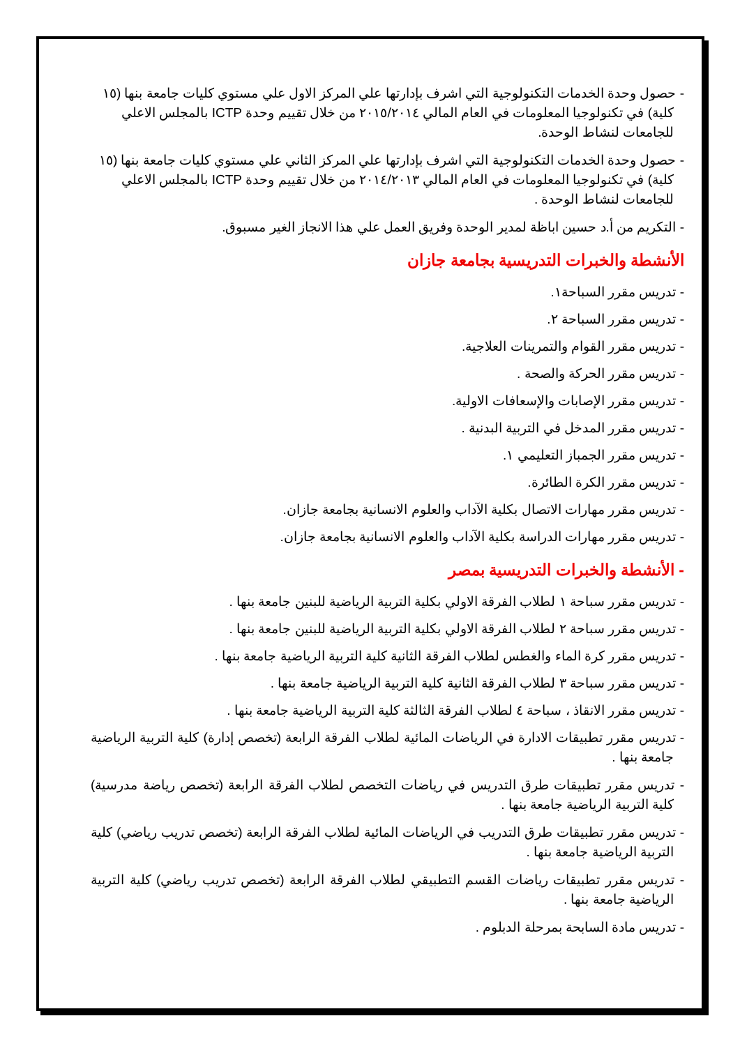- حصول وحدة الخدمات التكنولوجية التي اشرف بإدارتها علي المركز الاول علي مستوي كليات جامعة بنها (١٥ كلية) في تكنولوجيا المعلومات في العام المالي ٢٠١٥/٢٠١٤ من خلال تقييم وحدة ICTP بالمجلس الاعلي للجامعات لنشاط الوحدة.
- حصول وحدة الخدمات التكنولوجية التي اشرف بإدارتها علي المركز الثاني علي مستوي كليات جامعة بنها (١٥ كلية) في تكنولوجيا المعلومات في العام المالي ٢٠١٤/٢٠١٣ من خلال تقييم وحدة ICTP بالمجلس الاعلي للجامعات لنشاط الوحدة .
- التكريم من أ.د حسين اباظة لمدير الوحدة وفريق العمل علي هذا الانجاز الغير مسبوق.
الأنشطة والخبرات التدريسية بجامعة جازان
- تدريس مقرر السباحة١.
- تدريس مقرر السباحة ٢.
- تدريس مقرر القوام والتمرينات العلاجية.
- تدريس مقرر الحركة والصحة .
- تدريس مقرر الإصابات والإسعافات الاولية.
- تدريس مقرر المدخل في التربية البدنية .
- تدريس مقرر الجمباز التعليمي ١.
- تدريس مقرر الكرة الطائرة.
- تدريس مقرر مهارات الاتصال بكلية الآداب والعلوم الانسانية بجامعة جازان.
- تدريس مقرر مهارات الدراسة بكلية الآداب والعلوم الانسانية بجامعة جازان.
- الأنشطة والخبرات التدريسية بمصر
- تدريس مقرر سباحة ١ لطلاب الفرقة الاولي بكلية التربية الرياضية للبنين جامعة بنها .
- تدريس مقرر سباحة ٢ لطلاب الفرقة الاولي بكلية التربية الرياضية للبنين جامعة بنها .
- تدريس مقرر كرة الماء والغطس لطلاب الفرقة الثانية كلية التربية الرياضية جامعة بنها .
- تدريس مقرر سباحة ٣ لطلاب الفرقة الثانية كلية التربية الرياضية جامعة بنها .
- تدريس مقرر الانقاذ ، سباحة ٤ لطلاب الفرقة الثالثة كلية التربية الرياضية جامعة بنها .
- تدريس مقرر تطبيقات الادارة في الرياضات المائية لطلاب الفرقة الرابعة (تخصص إدارة) كلية التربية الرياضية جامعة بنها .
- تدريس مقرر تطبيقات طرق التدريس في رياضات التخصص لطلاب الفرقة الرابعة (تخصص رياضة مدرسية) كلية التربية الرياضية جامعة بنها .
- تدريس مقرر تطبيقات طرق التدريب في الرياضات المائية لطلاب الفرقة الرابعة (تخصص تدريب رياضي) كلية التربية الرياضية جامعة بنها .
- تدريس مقرر تطبيقات رياضات القسم التطبيقي لطلاب الفرقة الرابعة (تخصص تدريب رياضي) كلية التربية الرياضية جامعة بنها .
- تدريس مادة السابحة بمرحلة الدبلوم .